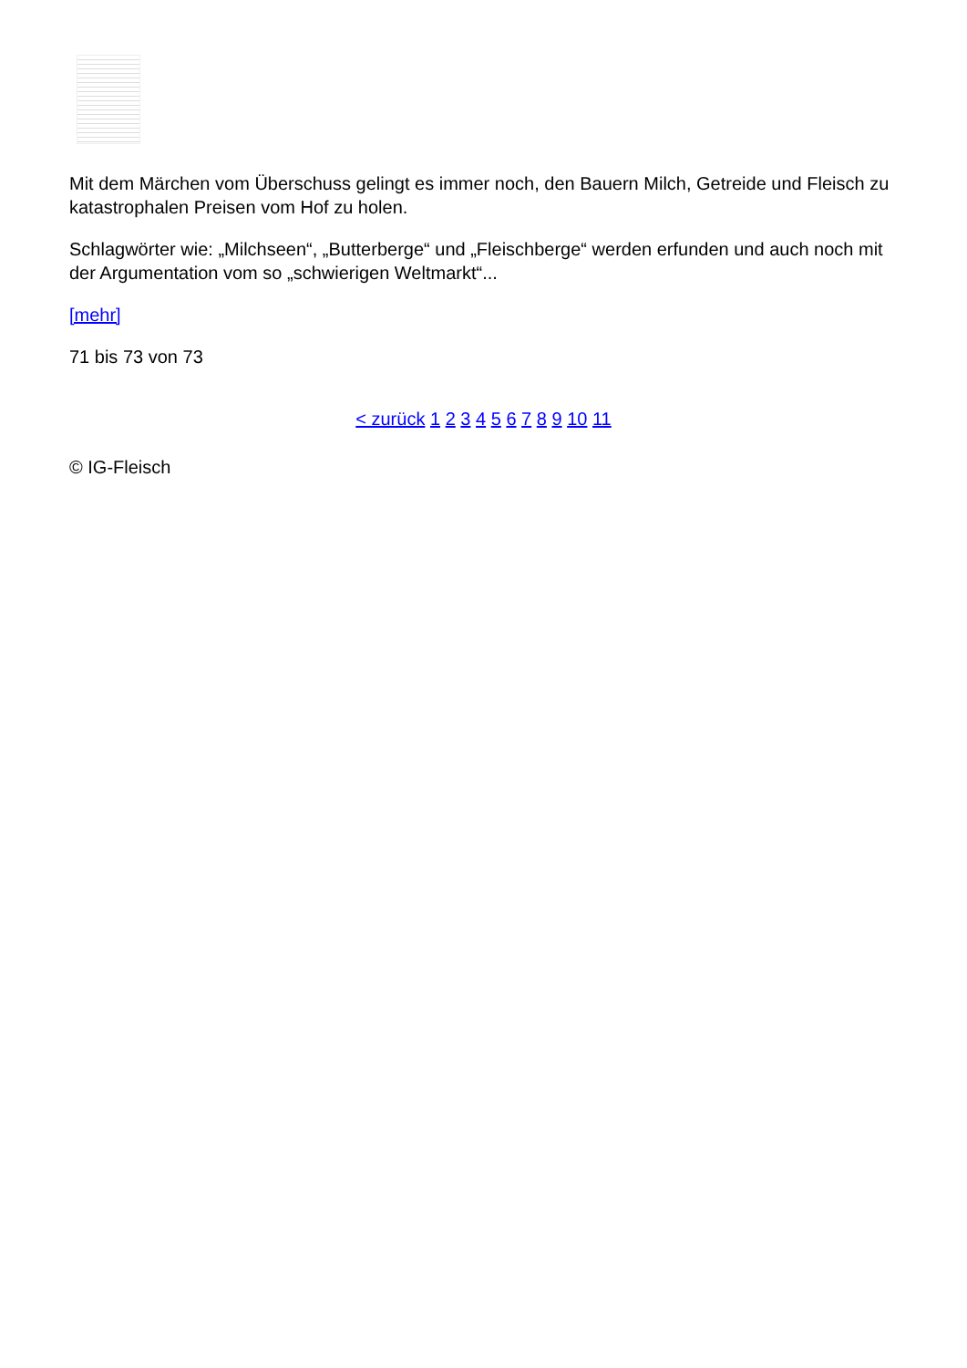Mit dem Märchen vom Überschuss gelingt es immer noch, den Bauern Milch, Getreide und Fleisch zu katastrophalen Preisen vom Hof zu holen.
Schlagwörter wie: „Milchseen“, „Butterberge“ und „Fleischberge“ werden erfunden und auch noch mit der Argumentation vom so „schwierigen Weltmarkt“...
[mehr]
71 bis 73 von 73
< zurück 1 2 3 4 5 6 7 8 9 10 11
© IG-Fleisch